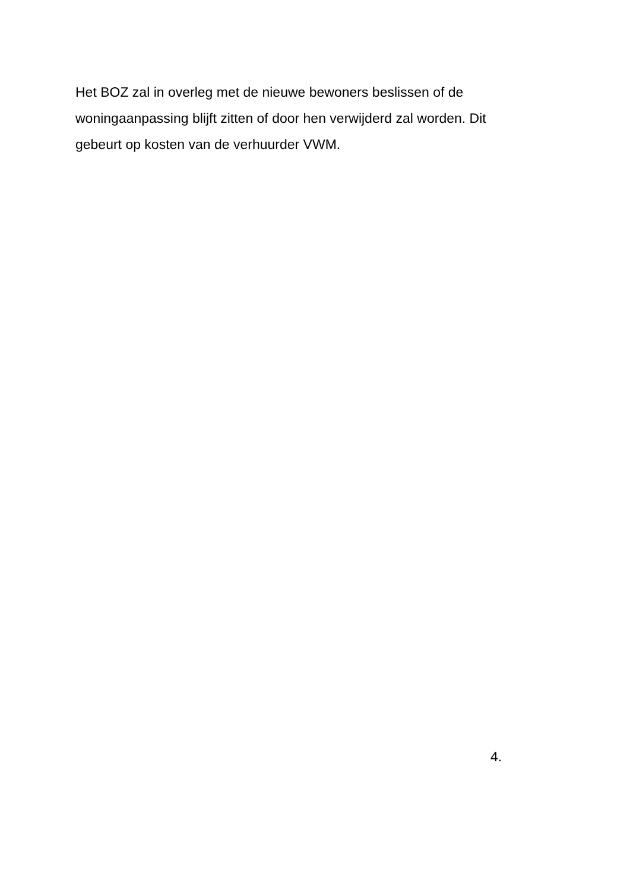Het BOZ zal in overleg met de nieuwe bewoners beslissen of de woningaanpassing blijft zitten of door hen verwijderd zal worden. Dit gebeurt op kosten van de verhuurder VWM.
4.